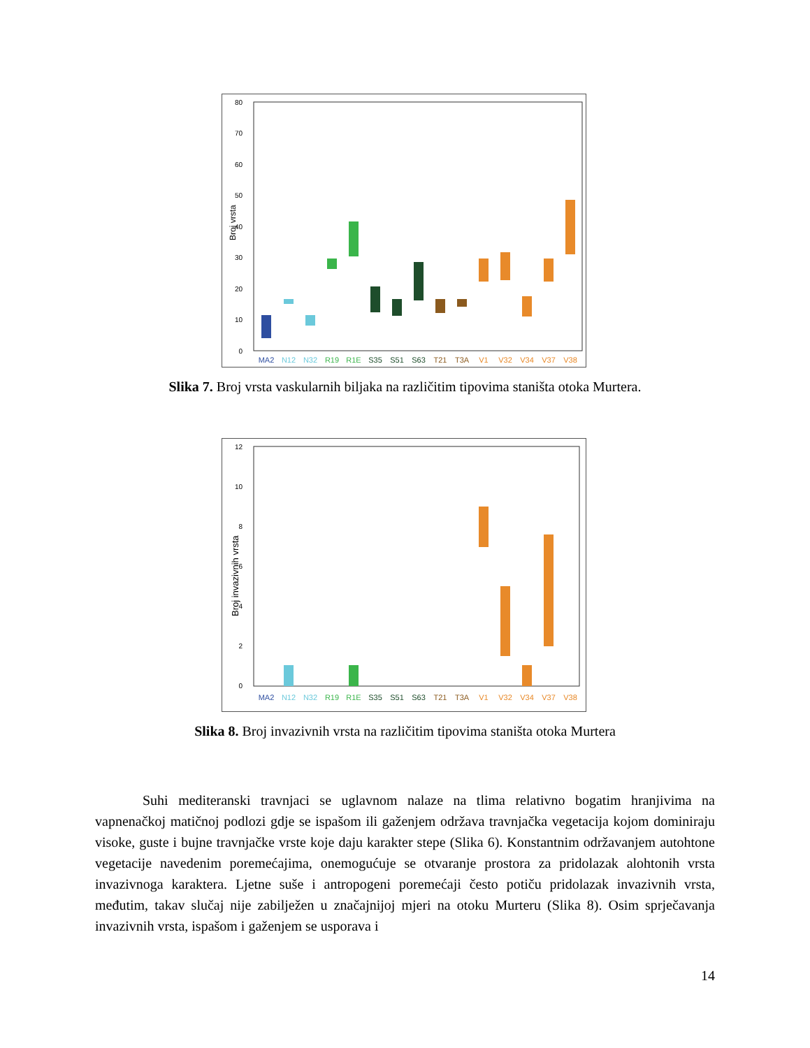80
70
60
50
40
30
20
10
0
Broj vrsta
MA2
N12
N32
R19
R1E
S35
S51
S63
T21
T3A
V1
V32
V34
V37
V38
Slika 7. Broj vrsta vaskularnih biljaka na različitim tipovima staništa otoka Murtera.
12
10
8
6
4
2
0
Broj invazivnih vrsta
MA2
N12
N32
R19
R1E
S35
S51
S63
T21
T3A
V1
V32
V34
V37
V38
Slika 8. Broj invazivnih vrsta na različitim tipovima staništa otoka Murtera
Suhi mediteranski travnjaci se uglavnom nalaze na tlima relativno bogatim hranjivima na vapnenačkoj matičnoj podlozi gdje se ispašom ili gaženjem održava travnjačka vegetacija kojom dominiraju visoke, guste i bujne travnjačke vrste koje daju karakter stepe (Slika 6). Konstantnim održavanjem autohtone vegetacije navedenim poremećajima, onemogućuje se otvaranje prostora za pridolazak alohtonih vrsta invazivnoga karaktera. Ljetne suše i antropogeni poremećaji često potiču pridolazak invazivnih vrsta, međutim, takav slučaj nije zabilježen u značajnijoj mjeri na otoku Murteru (Slika 8). Osim sprječavanja invazivnih vrsta, ispašom i gaženjem se usporava i
14